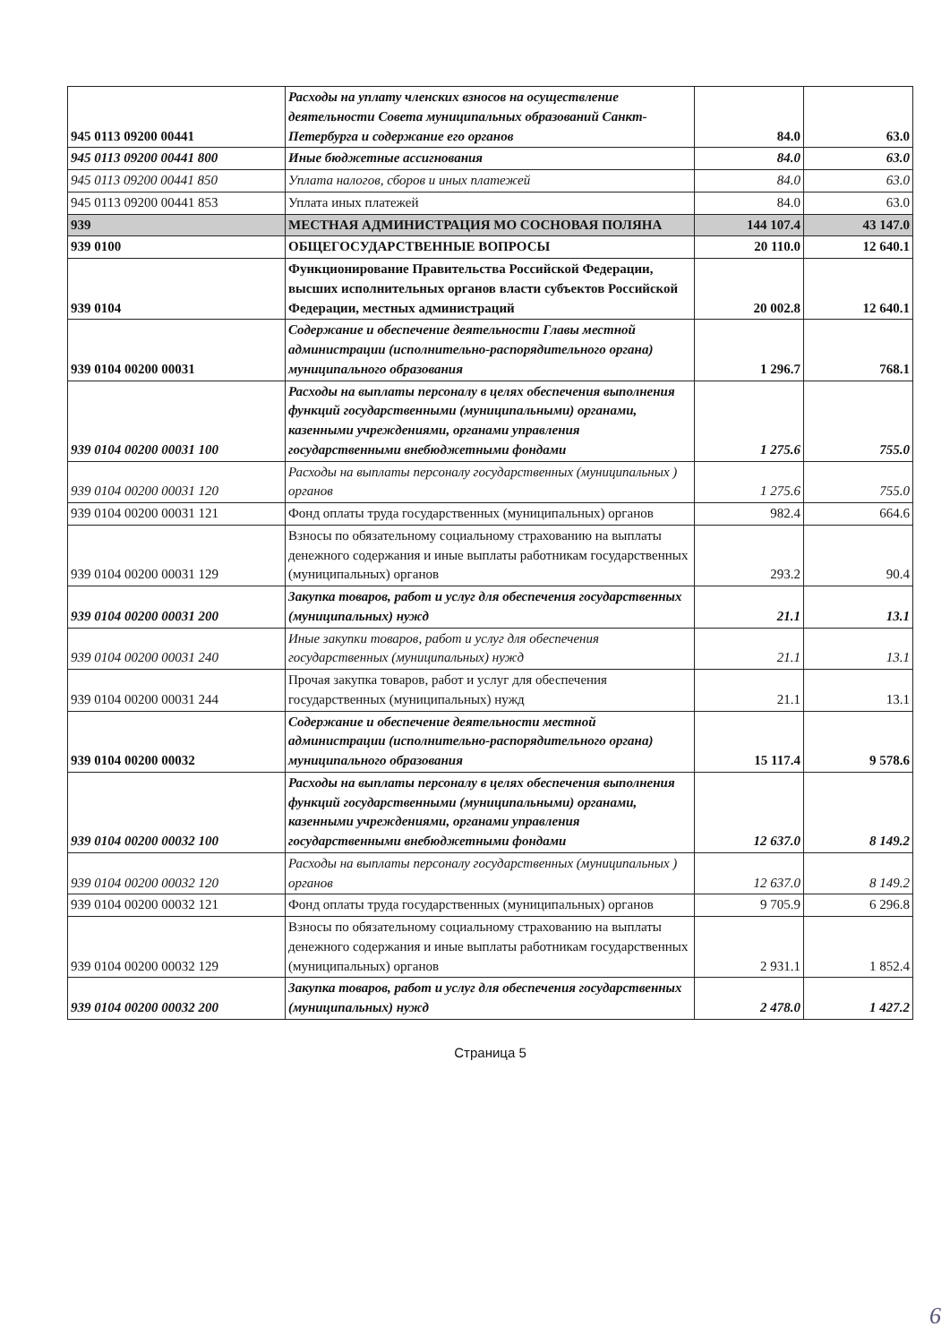| 945 0113 09200 00441 | Расходы на уплату членских взносов на осуществление деятельности Совета муниципальных образований Санкт-Петербурга и содержание его органов | 84.0 | 63.0 |
| 945 0113 09200 00441 800 | Иные бюджетные ассигнования | 84.0 | 63.0 |
| 945 0113 09200 00441 850 | Уплата налогов, сборов и иных платежей | 84.0 | 63.0 |
| 945 0113 09200 00441 853 | Уплата иных платежей | 84.0 | 63.0 |
| 939 | МЕСТНАЯ АДМИНИСТРАЦИЯ МО СОСНОВАЯ ПОЛЯНА | 144 107.4 | 43 147.0 |
| 939 0100 | ОБЩЕГОСУДАРСТВЕННЫЕ ВОПРОСЫ | 20 110.0 | 12 640.1 |
| 939 0104 | Функционирование Правительства Российской Федерации, высших исполнительных органов власти субъектов Российской Федерации, местных администраций | 20 002.8 | 12 640.1 |
| 939 0104 00200 00031 | Содержание и обеспечение деятельности Главы местной администрации (исполнительно-распорядительного органа) муниципального образования | 1 296.7 | 768.1 |
| 939 0104 00200 00031 100 | Расходы на выплаты персоналу в целях обеспечения выполнения функций государственными (муниципальными) органами, казенными учреждениями, органами управления государственными внебюджетными фондами | 1 275.6 | 755.0 |
| 939 0104 00200 00031 120 | Расходы на выплаты персоналу государственных (муниципальных ) органов | 1 275.6 | 755.0 |
| 939 0104 00200 00031 121 | Фонд оплаты труда государственных (муниципальных) органов | 982.4 | 664.6 |
| 939 0104 00200 00031 129 | Взносы по обязательному социальному страхованию на выплаты денежного содержания и иные выплаты работникам государственных (муниципальных) органов | 293.2 | 90.4 |
| 939 0104 00200 00031 200 | Закупка товаров, работ и услуг для обеспечения государственных (муниципальных) нужд | 21.1 | 13.1 |
| 939 0104 00200 00031 240 | Иные закупки товаров, работ и услуг для обеспечения государственных (муниципальных) нужд | 21.1 | 13.1 |
| 939 0104 00200 00031 244 | Прочая закупка товаров, работ и услуг для обеспечения государственных (муниципальных) нужд | 21.1 | 13.1 |
| 939 0104 00200 00032 | Содержание и обеспечение деятельности местной администрации (исполнительно-распорядительного органа) муниципального образования | 15 117.4 | 9 578.6 |
| 939 0104 00200 00032 100 | Расходы на выплаты персоналу в целях обеспечения выполнения функций государственными (муниципальными) органами, казенными учреждениями, органами управления государственными внебюджетными фондами | 12 637.0 | 8 149.2 |
| 939 0104 00200 00032 120 | Расходы на выплаты персоналу государственных (муниципальных ) органов | 12 637.0 | 8 149.2 |
| 939 0104 00200 00032 121 | Фонд оплаты труда государственных (муниципальных) органов | 9 705.9 | 6 296.8 |
| 939 0104 00200 00032 129 | Взносы по обязательному социальному страхованию на выплаты денежного содержания и иные выплаты работникам государственных (муниципальных) органов | 2 931.1 | 1 852.4 |
| 939 0104 00200 00032 200 | Закупка товаров, работ и услуг для обеспечения государственных (муниципальных) нужд | 2 478.0 | 1 427.2 |
Страница 5
6